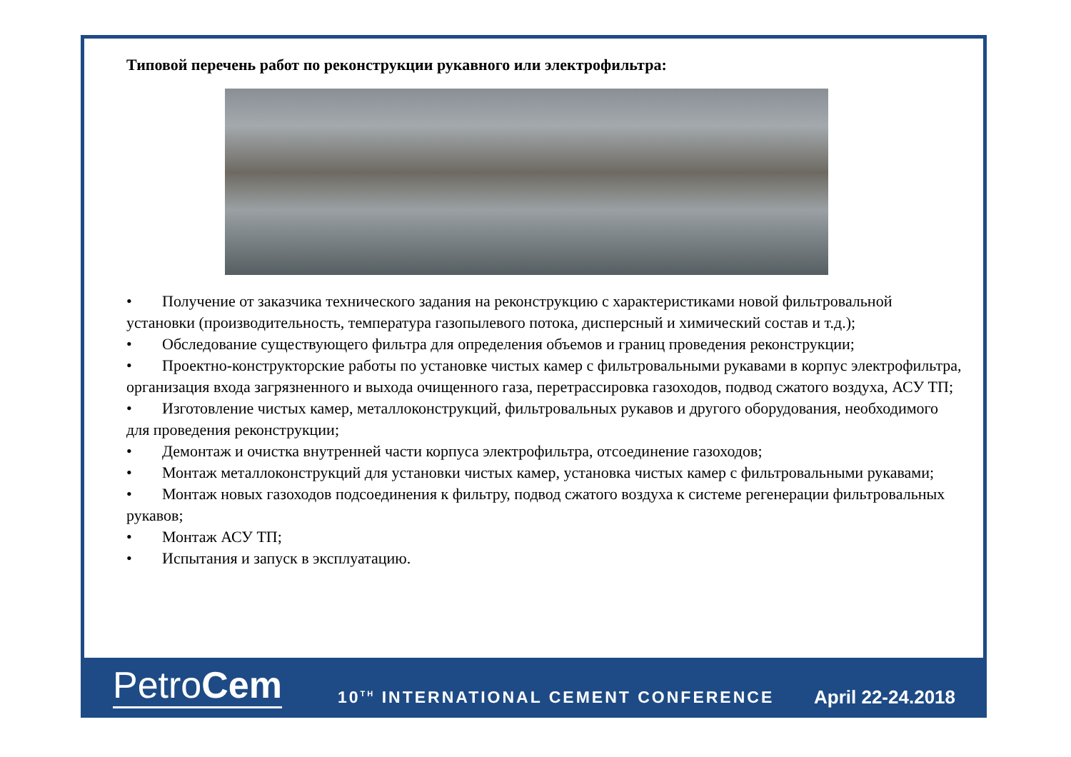Типовой перечень работ по реконструкции рукавного или электрофильтра:
• Получение от заказчика технического задания на реконструкцию с характеристиками новой фильтровальной установки (производительность, температура газопылевого потока, дисперсный и химический состав и т.д.);
• Обследование существующего фильтра для определения объемов и границ проведения реконструкции;
• Проектно-конструкторские работы по установке чистых камер с фильтровальными рукавами в корпус электрофильтра, организация входа загрязненного и выхода очищенного газа, перетрассировка газоходов, подвод сжатого воздуха, АСУ ТП;
• Изготовление чистых камер, металлоконструкций, фильтровальных рукавов и другого оборудования, необходимого для проведения реконструкции;
• Демонтаж и очистка внутренней части корпуса электрофильтра, отсоединение газоходов;
• Монтаж металлоконструкций для установки чистых камер, установка чистых камер с фильтровальными рукавами;
• Монтаж новых газоходов подсоединения к фильтру, подвод сжатого воздуха к системе регенерации фильтровальных рукавов;
• Монтаж АСУ ТП;
• Испытания и запуск в эксплуатацию.
PetroCem
10<sup>TH</sup> INTERNATIONAL CEMENT CONFERENCE
April 22-24.2018